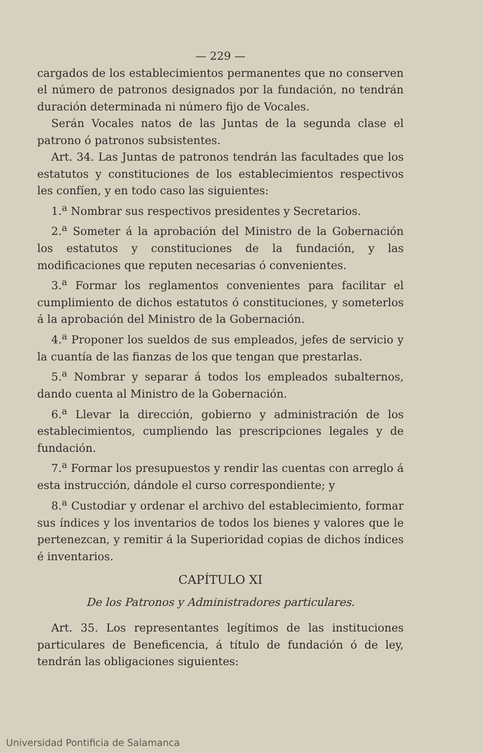— 229 —
cargados de los establecimientos permanentes que no conserven el número de patronos designados por la fundación, no tendrán duración determinada ni número fijo de Vocales.
Serán Vocales natos de las Juntas de la segunda clase el patrono ó patronos subsistentes.
Art. 34. Las Juntas de patronos tendrán las facultades que los estatutos y constituciones de los establecimientos respectivos les confíen, y en todo caso las siguientes:
1.<sup>a</sup> Nombrar sus respectivos presidentes y Secretarios.
2.<sup>a</sup> Someter á la aprobación del Ministro de la Gobernación los estatutos y constituciones de la fundación, y las modificaciones que reputen necesarias ó convenientes.
3.<sup>a</sup> Formar los reglamentos convenientes para facilitar el cumplimiento de dichos estatutos ó constituciones, y someterlos á la aprobación del Ministro de la Gobernación.
4.<sup>a</sup> Proponer los sueldos de sus empleados, jefes de servicio y la cuantía de las fianzas de los que tengan que prestarlas.
5.<sup>a</sup> Nombrar y separar á todos los empleados subalternos, dando cuenta al Ministro de la Gobernación.
6.<sup>a</sup> Llevar la dirección, gobierno y administración de los establecimientos, cumpliendo las prescripciones legales y de fundación.
7.<sup>a</sup> Formar los presupuestos y rendir las cuentas con arreglo á esta instrucción, dándole el curso correspondiente; y
8.<sup>a</sup> Custodiar y ordenar el archivo del establecimiento, formar sus índices y los inventarios de todos los bienes y valores que le pertenezcan, y remitir á la Superioridad copias de dichos índices é inventarios.
CAPÍTULO XI
De los Patronos y Administradores particulares.
Art. 35. Los representantes legítimos de las instituciones particulares de Beneficencia, á título de fundación ó de ley, tendrán las obligaciones siguientes:
Universidad Pontificia de Salamanca